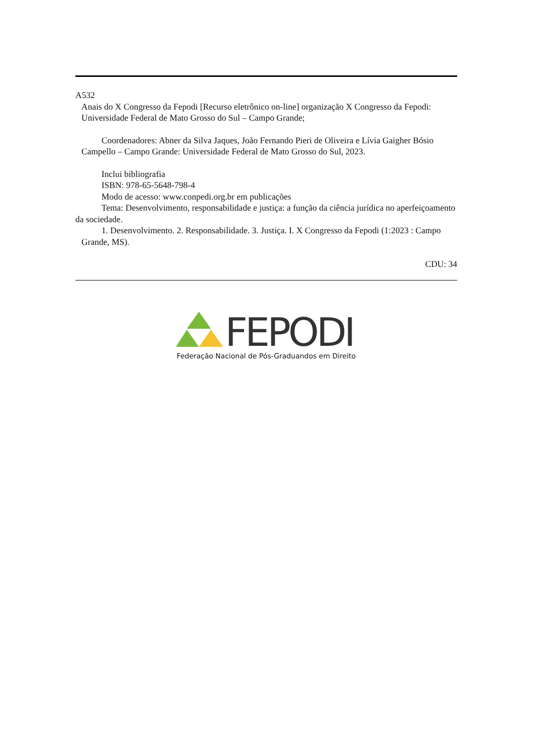A532
Anais do X Congresso da Fepodi [Recurso eletrônico on-line] organização X Congresso da Fepodi: Universidade Federal de Mato Grosso do Sul – Campo Grande;
Coordenadores: Abner da Silva Jaques, João Fernando Pieri de Oliveira e Lívia Gaigher Bósio Campello – Campo Grande: Universidade Federal de Mato Grosso do Sul, 2023.
Inclui bibliografia
ISBN: 978-65-5648-798-4
Modo de acesso: www.conpedi.org.br em publicações
Tema: Desenvolvimento, responsabilidade e justiça: a função da ciência jurídica no aperfeiçoamento da sociedade.
1. Desenvolvimento. 2. Responsabilidade. 3. Justiça. I. X Congresso da Fepodi (1:2023 : Campo Grande, MS).
CDU: 34
FEPODI
Federação Nacional de Pós-Graduandos em Direito